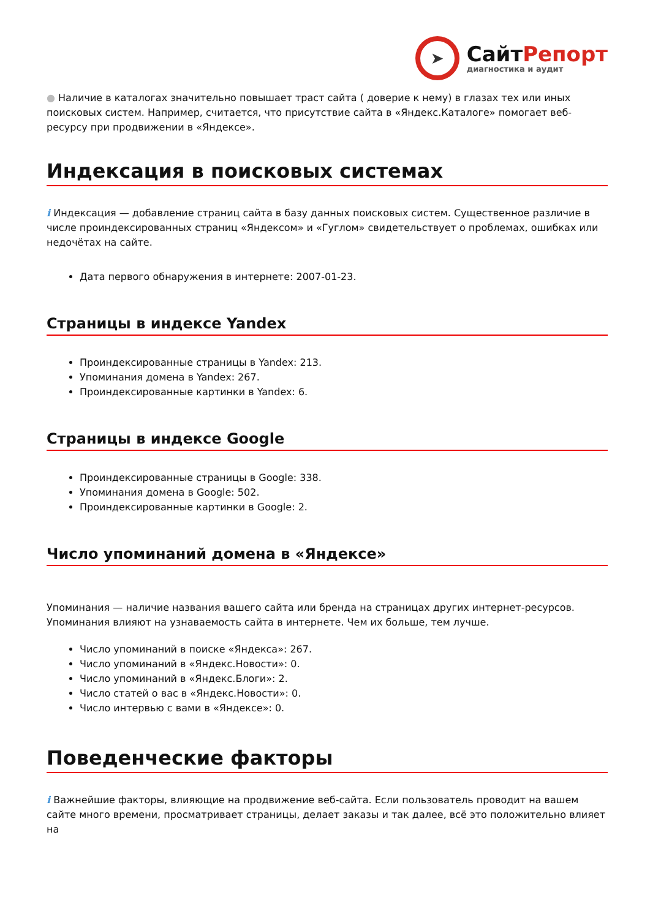➤
СайтРепорт
диагностика и аудит
● Наличие в каталогах значительно повышает траст сайта ( доверие к нему) в глазах тех или иных поисковых систем. Например, считается, что присутствие сайта в «Яндекс.Каталоге» помогает веб-ресурсу при продвижении в «Яндексе».
Индексация в поисковых системах
i Индексация — добавление страниц сайта в базу данных поисковых систем. Существенное различие в числе проиндексированных страниц «Яндексом» и «Гуглом» свидетельствует о проблемах, ошибках или недочётах на сайте.
Дата первого обнаружения в интернете: 2007-01-23.
Страницы в индексе Yandex
Проиндексированные страницы в Yandex: 213.
Упоминания домена в Yandex: 267.
Проиндексированные картинки в Yandex: 6.
Страницы в индексе Google
Проиндексированные страницы в Google: 338.
Упоминания домена в Google: 502.
Проиндексированные картинки в Google: 2.
Число упоминаний домена в «Яндексе»
Упоминания — наличие названия вашего сайта или бренда на страницах других интернет-ресурсов. Упоминания влияют на узнаваемость сайта в интернете. Чем их больше, тем лучше.
Число упоминаний в поиске «Яндекса»: 267.
Число упоминаний в «Яндекс.Новости»: 0.
Число упоминаний в «Яндекс.Блоги»: 2.
Число статей о вас в «Яндекс.Новости»: 0.
Число интервью с вами в «Яндексе»: 0.
Поведенческие факторы
i Важнейшие факторы, влияющие на продвижение веб-сайта. Если пользователь проводит на вашем сайте много времени, просматривает страницы, делает заказы и так далее, всё это положительно влияет на